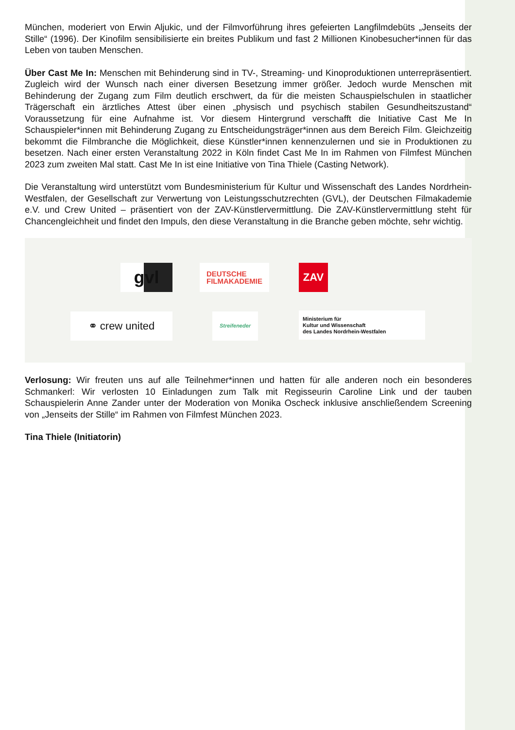München, moderiert von Erwin Aljukic, und der Filmvorführung ihres gefeierten Langfilmdebüts „Jenseits der Stille“ (1996). Der Kinofilm sensibilisierte ein breites Publikum und fast 2 Millionen Kinobesucher*innen für das Leben von tauben Menschen.
Über Cast Me In: Menschen mit Behinderung sind in TV-, Streaming- und Kinoproduktionen unterrepräsentiert. Zugleich wird der Wunsch nach einer diversen Besetzung immer größer. Jedoch wurde Menschen mit Behinderung der Zugang zum Film deutlich erschwert, da für die meisten Schauspielschulen in staatlicher Trägerschaft ein ärztliches Attest über einen „physisch und psychisch stabilen Gesundheitszustand“ Voraussetzung für eine Aufnahme ist. Vor diesem Hintergrund verschafft die Initiative Cast Me In Schauspieler*innen mit Behinderung Zugang zu Entscheidungsträger*innen aus dem Bereich Film. Gleichzeitig bekommt die Filmbranche die Möglichkeit, diese Künstler*innen kennenzulernen und sie in Produktionen zu besetzen. Nach einer ersten Veranstaltung 2022 in Köln findet Cast Me In im Rahmen von Filmfest München 2023 zum zweiten Mal statt. Cast Me In ist eine Initiative von Tina Thiele (Casting Network).
Die Veranstaltung wird unterstützt vom Bundesministerium für Kultur und Wissenschaft des Landes Nordrhein-Westfalen, der Gesellschaft zur Verwertung von Leistungsschutzrechten (GVL), der Deutschen Filmakademie e.V. und Crew United – präsentiert von der ZAV-Künstlervermittlung. Die ZAV-Künstlervermittlung steht für Chancengleichheit und findet den Impuls, den diese Veranstaltung in die Branche geben möchte, sehr wichtig.
gvl
DEUTSCHE
FILMAKADEMIE
ZAV
⚭ crew united Streifeneder
Ministerium für
Kultur und Wissenschaft
des Landes Nordrhein-Westfalen
Verlosung: Wir freuten uns auf alle Teilnehmer*innen und hatten für alle anderen noch ein besonderes Schmankerl: Wir verlosten 10 Einladungen zum Talk mit Regisseurin Caroline Link und der tauben Schauspielerin Anne Zander unter der Moderation von Monika Oscheck inklusive anschließendem Screening von „Jenseits der Stille“ im Rahmen von Filmfest München 2023.
Tina Thiele (Initiatorin)